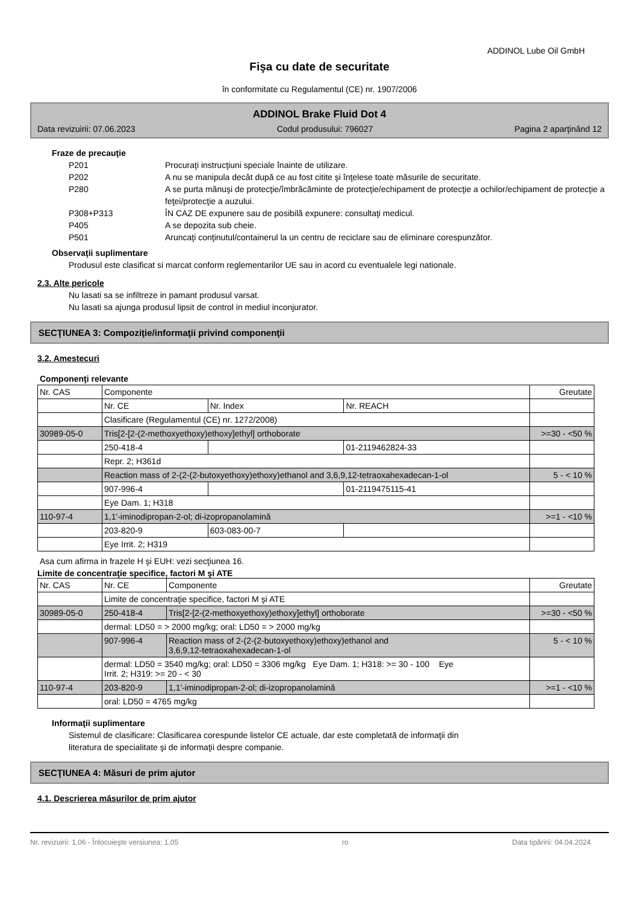ADDINOL Lube Oil GmbH
Fişa cu date de securitate
în conformitate cu Regulamentul (CE) nr. 1907/2006
ADDINOL Brake Fluid Dot 4
Data revizuirii: 07.06.2023 Codul produsului: 796027 Pagina 2 aparţinând 12
Fraze de precauţie
P201 Procuraţi instrucţiuni speciale înainte de utilizare.
P202 A nu se manipula decât după ce au fost citite şi înţelese toate măsurile de securitate.
P280 A se purta mănuşi de protecţie/îmbrăcăminte de protecţie/echipament de protecţie a ochilor/echipament de protecţie a feţei/protecţie a auzului.
P308+P313 ÎN CAZ DE expunere sau de posibilă expunere: consultaţi medicul.
P405 A se depozita sub cheie.
P501 Aruncaţi conţinutul/containerul la un centru de reciclare sau de eliminare corespunzător.
Observaţii suplimentare
Produsul este clasificat si marcat conform reglementarilor UE sau in acord cu eventualele legi nationale.
2.3. Alte pericole
Nu lasati sa se infiltreze in pamant produsul varsat.
Nu lasati sa ajunga produsul lipsit de control in mediul inconjurator.
SECŢIUNEA 3: Compoziţie/informaţii privind componenţii
3.2. Amestecuri
Componenţi relevante
| Nr. CAS | Componente | | | Greutate |
| | Nr. CE | Nr. Index | Nr. REACH | |
| | Clasificare (Regulamentul (CE) nr. 1272/2008) | | | |
| 30989-05-0 | Tris[2-[2-(2-methoxyethoxy)ethoxy]ethyl] orthoborate | | | >=30 - <50 % |
| | 250-418-4 | | 01-2119462824-33 | |
| | Repr. 2; H361d | | | |
| | Reaction mass of 2-(2-(2-butoxyethoxy)ethoxy)ethanol and 3,6,9,12-tetraoxahexadecan-1-ol | | | 5 - < 10 % |
| | 907-996-4 | | 01-2119475115-41 | |
| | Eye Dam. 1; H318 | | | |
| 110-97-4 | 1,1'-iminodipropan-2-ol; di-izopropanolamină | | | >=1 - <10 % |
| | 203-820-9 | 603-083-00-7 | | |
| | Eye Irrit. 2; H319 | | | |
Asa cum afirma in frazele H şi EUH: vezi secţiunea 16.
Limite de concentraţie specifice, factori M şi ATE
| Nr. CAS | Nr. CE | Componente | Greutate |
| | Limite de concentraţie specifice, factori M şi ATE | | |
| 30989-05-0 | 250-418-4 | Tris[2-[2-(2-methoxyethoxy)ethoxy]ethyl] orthoborate | >=30 - <50 % |
| | dermal: LD50 = > 2000 mg/kg; oral: LD50 = > 2000 mg/kg | | |
| | 907-996-4 | Reaction mass of 2-(2-(2-butoxyethoxy)ethoxy)ethanol and 3,6,9,12-tetraoxahexadecan-1-ol | 5 - < 10 % |
| | dermal: LD50 = 3540 mg/kg; oral: LD50 = 3306 mg/kg Eye Dam. 1; H318: >= 30 - 100 Eye Irrit. 2; H319: >= 20 - < 30 | | |
| 110-97-4 | 203-820-9 | 1,1'-iminodipropan-2-ol; di-izopropanolamină | >=1 - <10 % |
| | oral: LD50 = 4765 mg/kg | | |
Informaţii suplimentare
Sistemul de clasificare: Clasificarea corespunde listelor CE actuale, dar este completată de informaţii din
literatura de specialitate şi de informaţii despre companie.
SECŢIUNEA 4: Măsuri de prim ajutor
4.1. Descrierea măsurilor de prim ajutor
Nr. revizuirii: 1,06 - Înlocuieşte versiunea: 1,05 ro Data tipăririi: 04.04.2024